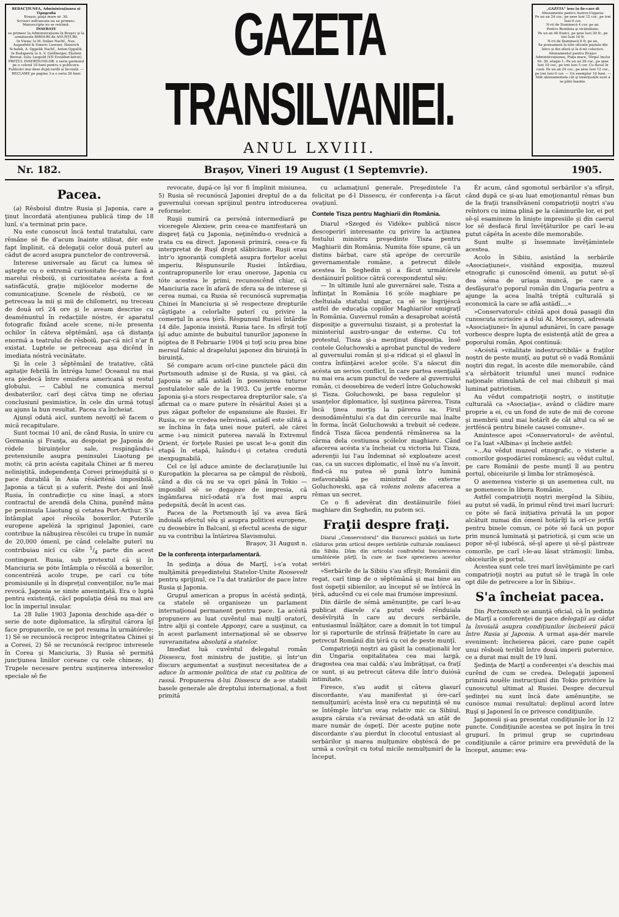REDACŢIUNEA, Administraţiunea şi Tipografia
Braşov, piaţa mare nr. 30.
Scrisori nefrancate nu se primesc.
Manuscripte nu se retrimit.
INSERATE
se primesc la Administraţiune în Braşov şi la următorele BIROURI de ANUNŢURI:
In Viena: la M. Dukes Nachf., Nux. Augenfeld & Emeric Lessner, Heinrich Schalek, A. Oppelik Nachf., Anton Oppelik. In Budapesta la A. V. Goldberger, Ekstein Bernat, Iuliu Leopold (VII Erzsébet-körut).
PREŢUL INSERŢIUNILOR: o serie garmond pe o colonă 10 bani pentru o publicare. Publicări mai dese după tarifă şi învoială. — RECLAME pe pagina 3-a o seria 20 bani
GAZETA TRANSILVANIEI.
ANUL LXVIII.
„GAZETA“ iese în fie-care di
Abonamente pentru Austro-Ungaria:
Pe un an 24 cor., pe şese luni 12 cor., pe trei luni 6 cor.
N-rii de Duminecă 4 cor. pe an.
Pentru România şi străinătate:
Pe un an 40 franci, pe şese luni 20 fr., pe trei luni 10 fr.
N-rii de Duminecă 8 fr. pe an.
Se prenumeră la tóte oficiele poştale din întru şi din afară şi la d-nii colectori.
Abonamentul pentru Braşov
Administraţiunea, Piaţa mare, Tôrgul Inului Nr. 30. etagiu I.: Pe un an 20 cor., pe şese luni 10 cor., pe trei luni 5 cor. Cu dusul în casă: Pe un an 24 cor., pe şese luni 12 cor., pe trei luni 6 cor. — Un esemplar 10 bani. — Atât abonamentele cât şi inserţiunile sunt a se plăti înainte.
Nr. 182. Braşov, Vineri 19 August (1 Septemvrie). 1905.
Pacea.
(a) Rěsboiul dintre Rusia şi Japonia, care a ţinut încordată atenţiunea publică timp de 18 lunĭ, s'a terminat prin pace.
Nu este cunoscut încă textul tratatului, care rěmâne sě fie d'acum înainte stilisat, dér este fapt împlinit, că delegaţii celor două puterĭ au cădut de acord asupra punctelor de controversă.
Interese universale au făcut ca lumea sě aştepte cu o extremă curiositate fie-care fasă a marelui rěsboiŭ, şi curiositatea acésta a fost satisfăcută, graţie mijlócelor moderne de comunicaţiune. Scenele de rěsboiŭ, ce se petreceau la mii şi mii de chilometri, nu treceau de două orĭ 24 ore şi le aveam descrise cu deamĕnuntul în redacţiile nóstre, ér aparatul fotografic fixând acele scene, ni-le presenta ochilor în câteva sěptěmânĭ, aşa că distanţa enormă a teatrului de rěsboiŭ, par-că nicĭ n'ar fi existat. Luptele se petreceau aşa dicênd în imediata nóstră vecinătate.
Şi în cele 3 sěptěmânĭ de tratative, câtă agitaţie febrilă în întréga lume! Oceanul nu mai era piedecă între emisfera americană şi restul globului. — Cablul ne comunica mersul desbaterilor, carĭ deşi câtva timp ne oferiau conclusiunĭ pesimistice, în cele din urmă totuşĭ au ajuns la bun resultat. Pacea s'a încheiat.
Ajunşĭ odată aicĭ, suntem nevoiţĭ sě facem o mică recapitulare.
Sunt tocmai 10 anĭ, de când Rusia, în unire cu Germania şi Franţa, au despoiat pe Japonia de ródele biruinţelor sale, respingându-i pretensiunile asupra peninsulei Liaotung pe motiv, că prin acésta capitala Chinei ar fi mereu neliniştită, independenţa Coreei primejduită şi o pace durabilă în Asia rěsăriténă imposibilă. Japonia a tăcut şi a suferit. Peste doi anĭ însě Rusia, în contradicţie cu sine înaşĭ, a stors contractul de arendă dela China, punênd mâna pe peninsula Liaotung şi cetatea Port-Arthur. S'a întâmplat apoi rěscóla boxerilor. Puterile europene apeléză la spriginul Japoniei, care contribue la năbuşirea rěscólei cu trupe în număr de 20,000 ómenĭ, pe când celelalte puterĭ nu contribuiau nicĭ cu câte 1/4 parte din acest contingent. Rusia, sub pretextul că şi în Manciuria se póte întâmpla o rěscólă a boxerilor, concentréză acolo trupe, pe carĭ cu tóte promisiunile şi în dispreţul convenţiilor, nu'le mai revocă. Japonia se simte ameninţată. Era o luptă pentru existenţă, căcĭ populaţia désă nu mai are loc în imperiul insular.
La 28 Iulie 1903 Japonia deschide aşa-dér o serie de note diplomatice, la sfîrşitul cărora îşĭ face propunerile, ce se pot resuma în următórele: 1) Sě se recunóscă reciproc integritatea Chinei şi a Coreei, 2) Sě se recunóscă reciproc interesele în Corea şi Manciuria, 3) Rusia sě permită juncţiunea liniilor coreane cu cele chineze, 4) Trupele necesare pentru susţinerea intereselor speciale sě fie
revocate, după-ce îşĭ vor fi împlinit misiunea, 5) Rusia sě recunóscă Japoniei dreptul de a da guvernului corean sprijinul pentru introducerea reformelor.
Ruşii numiră ca persónă intermediară pe viceregele Alexiew, prin ceea-ce manifestară un dispreţ faţă cu Japonia, neţinêndu-o vrednică a trata cu ea direct. Japonesii primiră, ceea-ce fù interpretat de Ruşĭ drept slăbiciune. Ruşii erau într'o ignoranţă completă asupra forţelor acelui imperiu. Rěspunsurile Rusiei întârdiau, contrapropunerile lor erau onerose, Japonia cu tóte acestea le primi, recunoscênd chiar, că Manciuria zace în afară de sfera sa de interese şi cerea numai, ca Rusia sě recunóscă supremaţia Chinei în Manciuria şi sě respecteze drepturile câştigate a celorlalte puterĭ cu privire la comerţul în acea ţéră. Rěspunsul Rusiei întârdie 14 dile. Japonia insistă. Rusia tace. In sfîrşit toţĭ îşĭ aduc aminte de bubuitul tunurilor japonese în nóptea de 8 Februarie 1904 şi toţĭ sciu prea bine mersul falnic al drapelului japonez din biruinţă în biruinţă.
Sě compare acum orĭ-cine punctele păcii din Portsmouth admise şi de Rusia, şi va găsi, că Japonia se află astădi în posesiunea tuturor postulatelor sale de la 1903. Cu jertfe enorme Japonia şi-a stors respectarea drepturilor sale, s'a afirmat ca o mare putere în rěsăritul Asiei şi a pus zăgaz poftelor de espansiune ale Rusiei. Er Rusia, ce se credea neînvinsă, astădĭ este silită a se închina în faţa unei noue puterĭ, ale cărei arme i-au nimicit puterea navală în Extremul Orient, ér forţele Rusiei pe uscat le-a gonit din etapă în etapă, luându-i şi cetatea credută inexpugnabilă.
Cel ce îşĭ aduce aminte de declaraţiunile lui Kuropatkin la plecarea sa pe câmpul de rěsboiŭ, când a dis că nu se va opri până în Tokio — imposibil sě se degajeze de impresia, că îngâmfarea nicĭ-odată n'a fost mai aspru pedepsită, decât în acest cas.
Pacea de la Portsmouth îşĭ va avea fără îndoială efectul sěu şi asupra politicei europene, cu deosebire în Balcanĭ, şi efectul acesta de sigur nu va contribui la întărirea Slavismului.
Braşov, 31 August n.
De la conferenţa interparlamentară.
In şedinţa a dóua de Marţĭ, i-s'a votat mulţămită preşedintelui Statelor-Unite Roosevelt pentru sprijinul, ce l'a dat tratărilor de pace între Rusia şi Japonia.
Grupul american a propus în acéstă şedinţă, ca statele sě organiseze un parlament internaţional permanent pentru pace. La acéstă propunere au luat cuvêntul mai mulţĭ oratorĭ, între alţii şi contele Apponyi, care a susţinut, ca în acest parlament internaţional sě se observe suveranitatea absolută a statelor.
Imediat luă cuvêntul delegatul român Dissescu, fost ministru de justiţie, şi într'un discurs argumentat a susţinut necesitatea de a aduce în armonie politica de stat cu politica de rassă. Propunerea d-lui Dissescu de a-se stabili basele generale ale dreptului internaţional, a fost primită
cu aclamaţiunĭ generale. Preşedintele l'a felicitat pe d-l Dissescu, ér conferenţa i-a făcut ovaţiunĭ.
Contele Tisza pentru Maghiarii din România.
Diarul »Szeged és Vidéke« publică nisce descoperirĭ interesante cu privire la acţiunea fostului ministru preşedinte Tisza pentru Maghiarii din România. Numita fóie spune, că un distins bărbat, care stă aprópe de cercurile gevernamentale române, a petrecut dilele acestea în Seghedin şi a făcut următórele destăinuirĭ politice cătră corespondentul sěu:
— In ultimile lunĭ ale guvernărei sale, Tisza a înfiinţat în România 16 şcóle maghiare pe cheltuiala statului ungar, ca sě se îngrijéscă astfel de educaţia copiilor Maghiarilor emigraţĭ în România. Guvernul român a desaprobat acéstă disposiţie a guvernului tiszaist, şi a protestat la ministeriul austro-ungar de esterne. Cu tot protestul, Tisza şi-a menţinut disposiţia, însě contele Goluchowski a aprobat punctul de vedere al guvernului român şi şi-a ridicat şi el glasul în contra înfiinţărei acelor şcóle. S'a născut din acésta un serios conflict, în care partea esenţială nu mai era acum punctul de vedere al guvernului român, ci deosebirea de vederĭ între Goluchowski şi Tisza. Goluchowski, pe basa regulelor şi usanţelor diplomatice, îşĭ susţinea părerea, Tisza încă ţinea morţiş la părerea sa. Firul desnodămêntului s'a dat din cercurile mai înalte în forma, încât Goluchowski a trebuit sě cedeze, findcă Tisza făcea pendentă rěmânerea sa la cârma dela cestiunea şcólelor maghiare. Când afacerea acésta s'a încheiat cu victoria lui Tisza, aderenţii lui l'au îndemnat sě exploateze acest cas, ca un succes diplomatic, el însě nu s'a învoit, find-că nu putea sě pună într'o lumină nefavorabilă pe ministrul de externe Goluchowski, aşa că volens nolens afacerea a rěmas un secret.
Ce o fi adevěrat din destăinuirile fóiei maghiare din Seghedin, nu putem sci.
Fraţii despre fraţi.
Diarul „Conservatorul“ din Bucuresci publică un forte călduros prim articol despre serbările culturale românesci din Sibiiu. Dăm din articolul confratelui bucurescean următórele părţĭ, în care se face aprecierea acestor serbărĭ:
»Serbările de la Sibiiu s'au sfîrşit; Românii din regat, carĭ timp de o sěptěmână şi mai bine au fost óspeţii sibienilor, au început sě se întórcă în ţéră, aducênd cu ei cele mai frumóse impresiunĭ.
Din dările de sémă amĕnunţite, pe carĭ le-au publicat diarele s'a putut vedé rênduiala desěvîrşită în care au decurs serbările, entusiasmul înălţător, care a domnit în tot timpul lor şi raporturile de strînsă frăţietate în care au petrecut Românii din ţéră cu cei de peste munţĭ.
Compatrioţii noştri au găsit la conaţionalii lor din Ungaria ospitalitatea cea mai largă, dragostea cea mai caldă; s'au îmbrăţişat, ca fraţĭ ce sunt, şi au petrecut câteva dile într'o duiósă intimitate.
Firesce, s'au audit şi câteva glasurĭ discordante, s'au manifestat şi óre-carĭ nemulţumirĭ; acésta însě era cu neputinţă sě nu se întêmple într'un oraş relativ mic ca Sibiiul, asupra căruia s'a revărsat de-odată un atât de mare număr de óspeţĭ. Dér aceste puţine note discordante s'au pierdut în clocotul entusiast al serbărilor şi marea mulţumire obştéscă de pe urmă a covîrşit cu totul micile nemulţumirĭ de la început.
Ér acum, când sgomotul serbărilor s'a sfîrşit, când după ce şi-au luat emoţionantul rěmas bun de la fraţii transilvănenĭ compatrioţii noştri s'au reîntors cu inima plină pe la căminurile lor, ei pot sě-şĭ esamineze în linişte impresiile şi din caerul lor sě desfacă firul învěţăturilor pe carĭ le-au putut căpěta în aceste dile memorabile.
Sunt multe şi însemnate învěţămintele acestea.
Acolo în Sibiiu, asistând la serbările »Asociaţiunei«, visitând exposiţia, muzeul etnografic şi cunoscênd ómenii, au putut sě-şĭ dea séma de uriaşa muncă, pe care a desfăşurat'o poporul român din Ungaria pentru a ajunge la acea înaltă tréptă culturală şi economică la care se află astădĭ....«
»Conservatorul« citéză apoi două pasagii din cunoscuta scrisóre a d-lui Al. Mocsonyi, adresată »Asociaţiunei« în ajunul adunărei, în care pasage vorbesce despre lupta de esistenţă atât de grea a poporului român. Apoi continuă:
»Acéstă »vitalitate indestructibilă« a fraţilor noştri de peste munţĭ, au putut sě o vadă Românii noştri din regat, în aceste dile memorabile, când s'a sěrbătorit triumful unei muncĭ rodnice naţionale stimulată de cel mai chibzuit şi mai luminat patriotism.
Au vědut compatrioţii noştri, o instituţie culturală ca »Asociaţia«, având o clădire mare proprie a ei, cu un fond de sute de mii de corone şi membrii unul mai hotărît de cât altul ca sě se jertféscă pentru binele causei comune«.
Amintesce apoi »Conservatorul« de avêntul, ce l'a luat »Albina« şi încheie astfel:
»...Au vědut muzeul etnografic, o visterie a comorilor gospodăriei românesci; au vědut cultul, pe care Românii de peste munţĭ îl au pentru portul, obiceiurile şi limba lor strămoşéscă.
O asemenea visterie şi un asemenea cult, nu se pomenesce în libera Românie.
Astfel compatrioţii noştri mergênd la Sibiiu, au putut sě vadă, în primul rênd trei marĭ lucrurĭ: ce póte sě facă iniţiativa privată la un popor alcătuit numai din ómenĭ hotărîţĭ la orĭ-ce jertfă pentru binele comun, ce póte sě facă un popor prin muncă luminată şi patriotică, şi cum scie un popor sě-şĭ iubéscă, sě-şĭ apere şi sě-şĭ păstreze comorile, pe carĭ i-le-au lăsat strămoşii: limba, obiceiurile şi portul.
Acestea sunt cele trei marĭ învěţăminte pe carĭ compatrioţii noştri au putut sě le tragă în cele opt dile de petrecere a lor în Sibiiu«.
S'a încheiat pacea.
Din Portsmouth se anunţă oficial, că în şedinţa de Marţĭ a conferenţei de pace delegaţii au cădut la învoială asupra condiţiunilor încheierii păcii între Rusia şi Japonia. A urmat aşa-dér marele eveniment: încheierea păcei, care pune capět unui rěsboiŭ teribil între două imperii puternice, ce a durat mai mult de 19 lunĭ.
Şedinţa de Marţĭ a conferenţei s'a deschis mai curênd de cum se credea. Delegaţii japonesĭ primiră nouěle instrucţiunĭ din Tokio privitóre la cunoscutul ultimat al Rusiei. Despre decursul şedinţei nu sunt încă date amĕnunţite, se cunósce numai resultatul: deplinul acord între Ruşĭ şi Japonesĭ în ce privesce condiţiunile.
Japonesii şi-au presentat condiţiunile lor în 12 puncte. Condiţiunile acestea se pot înşira în trei grupurĭ. In primul grup se cuprindeau condiţiunile a căror primire era prevědută de la început, anume: eva-